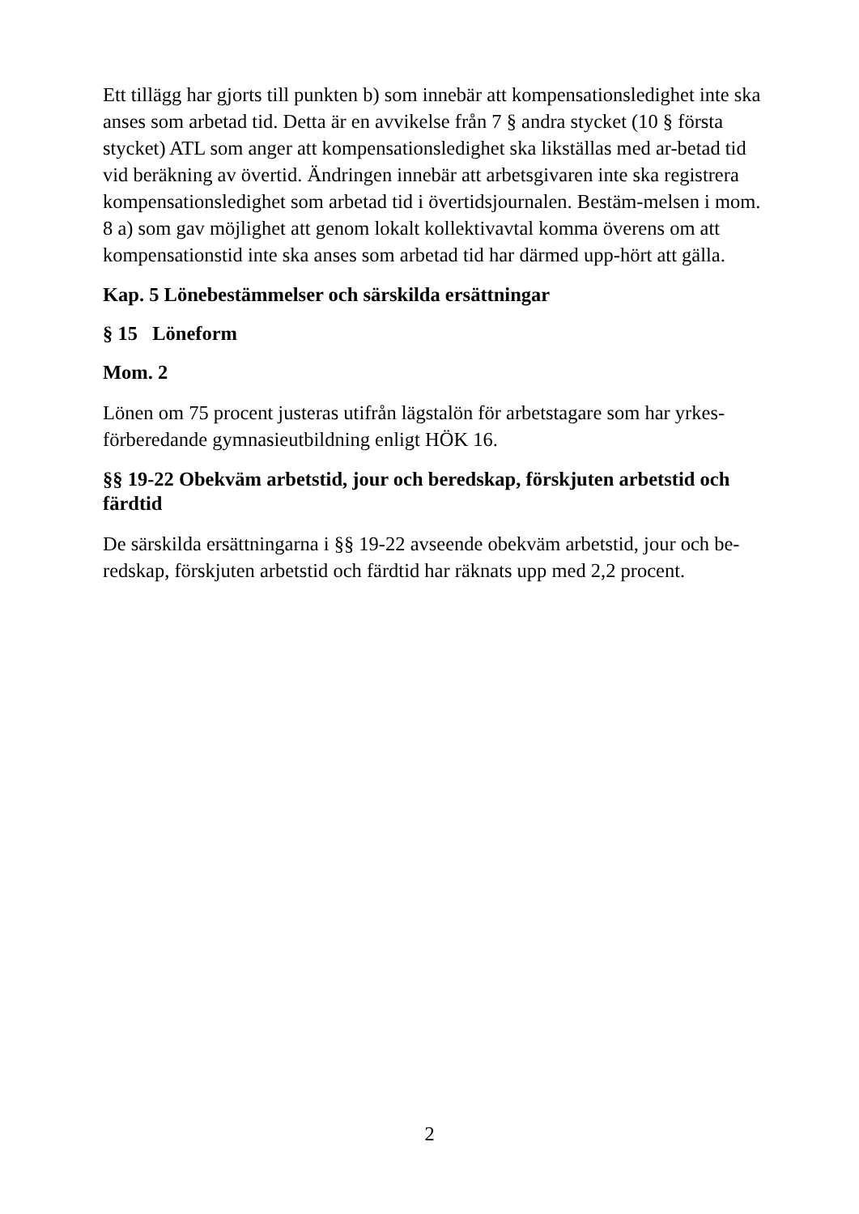Ett tillägg har gjorts till punkten b) som innebär att kompensationsledighet inte ska anses som arbetad tid. Detta är en avvikelse från 7 § andra stycket (10 § första stycket) ATL som anger att kompensationsledighet ska likställas med ar-betad tid vid beräkning av övertid. Ändringen innebär att arbetsgivaren inte ska registrera kompensationsledighet som arbetad tid i övertidsjournalen. Bestäm-melsen i mom. 8 a) som gav möjlighet att genom lokalt kollektivavtal komma överens om att kompensationstid inte ska anses som arbetad tid har därmed upp-hört att gälla.
Kap. 5 Lönebestämmelser och särskilda ersättningar
§ 15 Löneform
Mom. 2
Lönen om 75 procent justeras utifrån lägstalön för arbetstagare som har yrkes-förberedande gymnasieutbildning enligt HÖK 16.
§§ 19-22 Obekväm arbetstid, jour och beredskap, förskjuten arbetstid och färdtid
De särskilda ersättningarna i §§ 19-22 avseende obekväm arbetstid, jour och be-redskap, förskjuten arbetstid och färdtid har räknats upp med 2,2 procent.
2